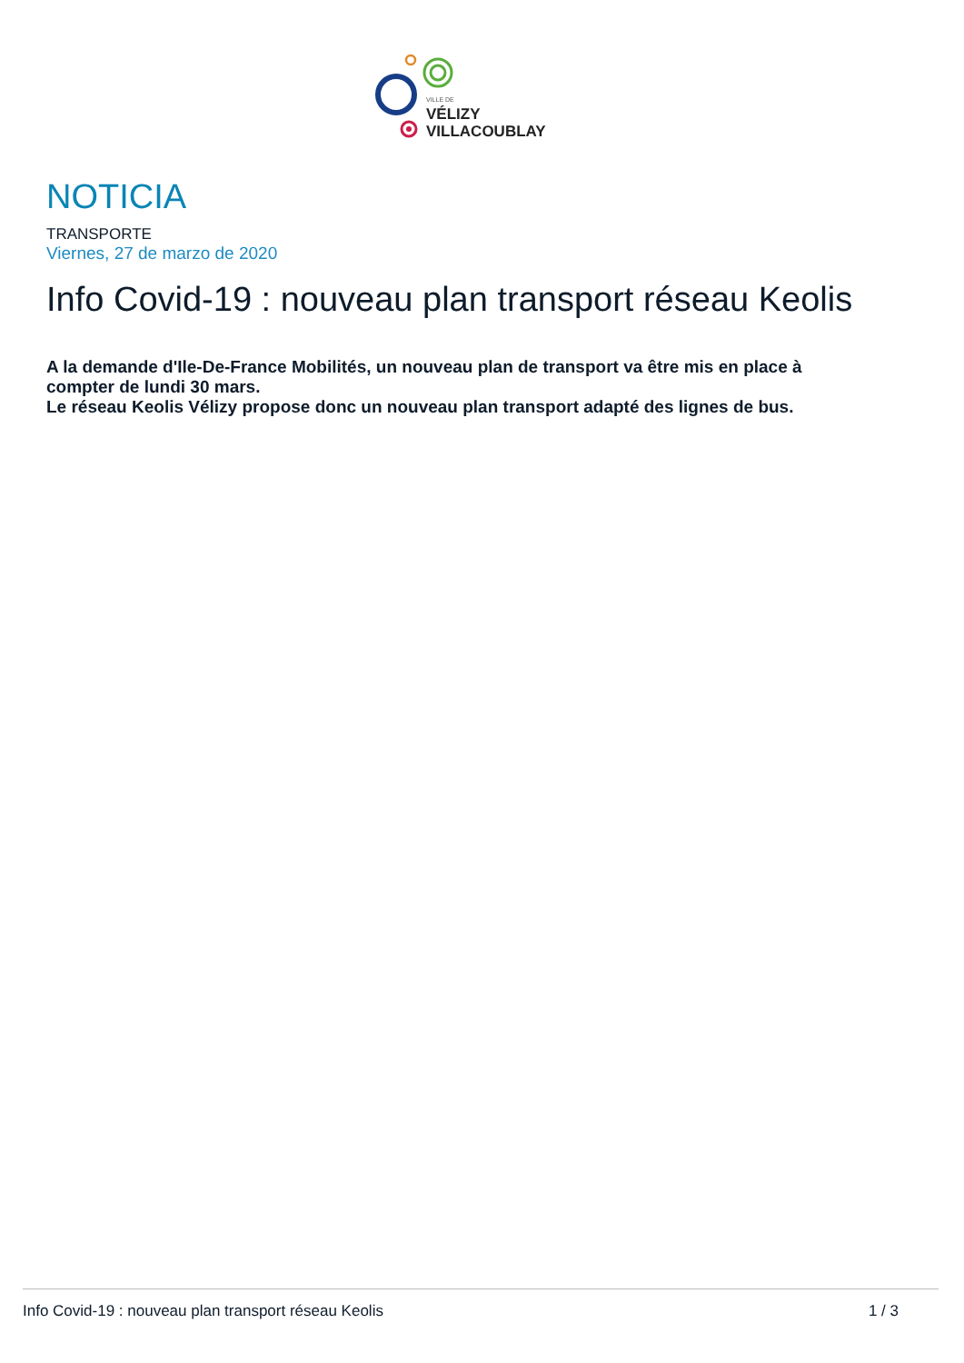VILLE DE
VÉLIZY
VILLACOUBLAY
NOTICIA
TRANSPORTE
Viernes, 27 de marzo de 2020
Info Covid-19 : nouveau plan transport réseau Keolis
A la demande d'Ile-De-France Mobilités, un nouveau plan de transport va être mis en place à compter de lundi 30 mars.
Le réseau Keolis Vélizy propose donc un nouveau plan transport adapté des lignes de bus.
Info Covid-19 : nouveau plan transport réseau Keolis 1 / 3